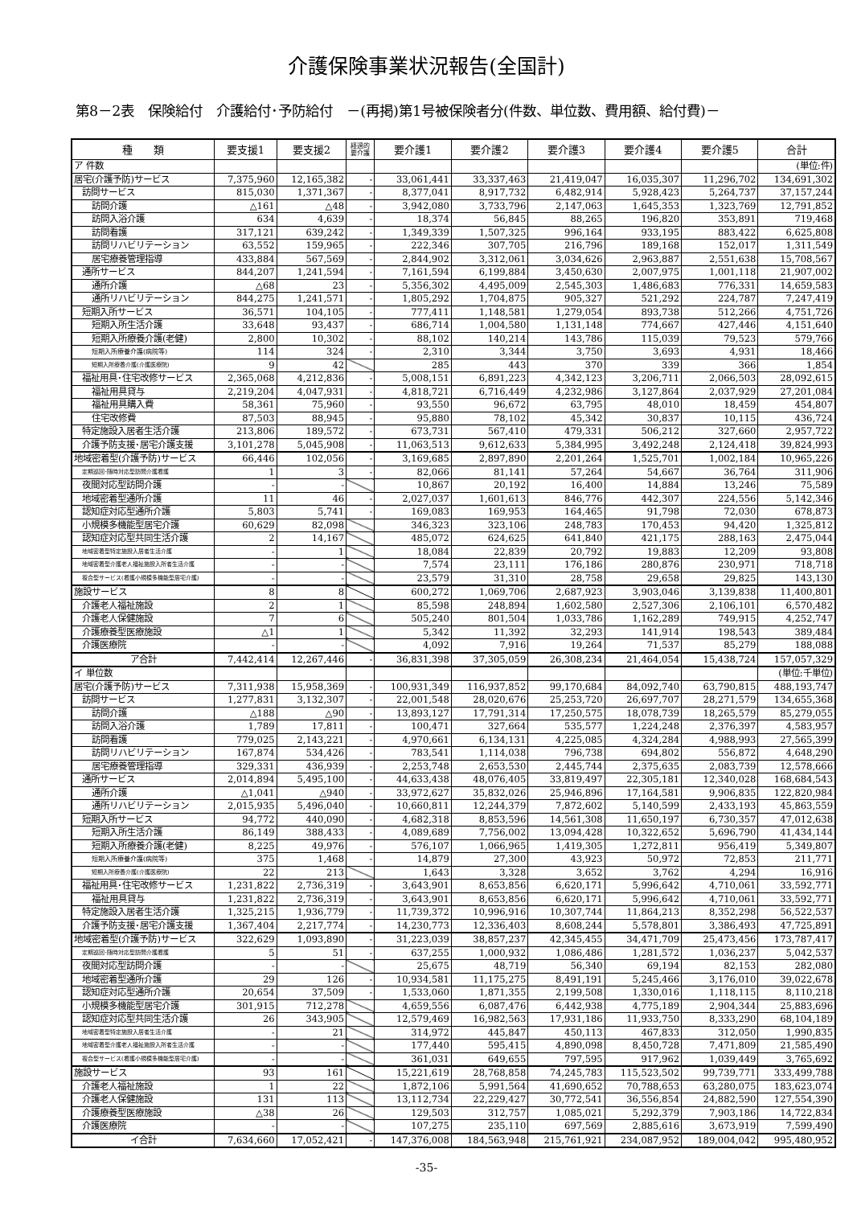介護保険事業状況報告(全国計)
第8－2表　保険給付　介護給付･予防給付　－(再掲)第1号被保険者分(件数、単位数、費用額、給付費)－
| 種 類 | 要支援1 | 要支援2 | 経過的 要介護 | 要介護1 | 要介護2 | 要介護3 | 要介護4 | 要介護5 | 合計 |
| --- | --- | --- | --- | --- | --- | --- | --- | --- | --- |
| ア 件数 | | | | | | | | | (単位:件) |
| 居宅(介護予防)サービス | 7,375,960 | 12,165,382 | - | 33,061,441 | 33,337,463 | 21,419,047 | 16,035,307 | 11,296,702 | 134,691,302 |
| 訪問サービス | 815,030 | 1,371,367 | - | 8,377,041 | 8,917,732 | 6,482,914 | 5,928,423 | 5,264,737 | 37,157,244 |
| 訪問介護 | △161 | △48 | - | 3,942,080 | 3,733,796 | 2,147,063 | 1,645,353 | 1,323,769 | 12,791,852 |
| 訪問入浴介護 | 634 | 4,639 | - | 18,374 | 56,845 | 88,265 | 196,820 | 353,891 | 719,468 |
| 訪問看護 | 317,121 | 639,242 | - | 1,349,339 | 1,507,325 | 996,164 | 933,195 | 883,422 | 6,625,808 |
| 訪問リハビリテーション | 63,552 | 159,965 | - | 222,346 | 307,705 | 216,796 | 189,168 | 152,017 | 1,311,549 |
| 居宅療養管理指導 | 433,884 | 567,569 | - | 2,844,902 | 3,312,061 | 3,034,626 | 2,963,887 | 2,551,638 | 15,708,567 |
| 通所サービス | 844,207 | 1,241,594 | - | 7,161,594 | 6,199,884 | 3,450,630 | 2,007,975 | 1,001,118 | 21,907,002 |
| 通所介護 | △68 | 23 | - | 5,356,302 | 4,495,009 | 2,545,303 | 1,486,683 | 776,331 | 14,659,583 |
| 通所リハビリテーション | 844,275 | 1,241,571 | - | 1,805,292 | 1,704,875 | 905,327 | 521,292 | 224,787 | 7,247,419 |
| 短期入所サービス | 36,571 | 104,105 | - | 777,411 | 1,148,581 | 1,279,054 | 893,738 | 512,266 | 4,751,726 |
| 短期入所生活介護 | 33,648 | 93,437 | - | 686,714 | 1,004,580 | 1,131,148 | 774,667 | 427,446 | 4,151,640 |
| 短期入所療養介護(老健) | 2,800 | 10,302 | - | 88,102 | 140,214 | 143,786 | 115,039 | 79,523 | 579,766 |
| 短期入所療養介護(病院等) | 114 | 324 | - | 2,310 | 3,344 | 3,750 | 3,693 | 4,931 | 18,466 |
| 短期入所療養介護(介護医療院) | 9 | 42 | | 285 | 443 | 370 | 339 | 366 | 1,854 |
| 福祉用具･住宅改修サービス | 2,365,068 | 4,212,836 | - | 5,008,151 | 6,891,223 | 4,342,123 | 3,206,711 | 2,066,503 | 28,092,615 |
| 福祉用具貸与 | 2,219,204 | 4,047,931 | - | 4,818,721 | 6,716,449 | 4,232,986 | 3,127,864 | 2,037,929 | 27,201,084 |
| 福祉用具購入費 | 58,361 | 75,960 | - | 93,550 | 96,672 | 63,795 | 48,010 | 18,459 | 454,807 |
| 住宅改修費 | 87,503 | 88,945 | - | 95,880 | 78,102 | 45,342 | 30,837 | 10,115 | 436,724 |
| 特定施設入居者生活介護 | 213,806 | 189,572 | - | 673,731 | 567,410 | 479,331 | 506,212 | 327,660 | 2,957,722 |
| 介護予防支援･居宅介護支援 | 3,101,278 | 5,045,908 | - | 11,063,513 | 9,612,633 | 5,384,995 | 3,492,248 | 2,124,418 | 39,824,993 |
| 地域密着型(介護予防)サービス | 66,446 | 102,056 | - | 3,169,685 | 2,897,890 | 2,201,264 | 1,525,701 | 1,002,184 | 10,965,226 |
| 定期巡回･随時対応型訪問介護看護 | 1 | 3 | - | 82,066 | 81,141 | 57,264 | 54,667 | 36,764 | 311,906 |
| 夜間対応型訪問介護 | - | - | | 10,867 | 20,192 | 16,400 | 14,884 | 13,246 | 75,589 |
| 地域密着型通所介護 | 11 | 46 | - | 2,027,037 | 1,601,613 | 846,776 | 442,307 | 224,556 | 5,142,346 |
| 認知症対応型通所介護 | 5,803 | 5,741 | - | 169,083 | 169,953 | 164,465 | 91,798 | 72,030 | 678,873 |
| 小規模多機能型居宅介護 | 60,629 | 82,098 | | 346,323 | 323,106 | 248,783 | 170,453 | 94,420 | 1,325,812 |
| 認知症対応型共同生活介護 | 2 | 14,167 | | 485,072 | 624,625 | 641,840 | 421,175 | 288,163 | 2,475,044 |
| 地域密着型特定施設入居者生活介護 | - | 1 | | 18,084 | 22,839 | 20,792 | 19,883 | 12,209 | 93,808 |
| 地域密着型介護老人福祉施設入所者生活介護 | - | - | | 7,574 | 23,111 | 176,186 | 280,876 | 230,971 | 718,718 |
| 複合型サービス(看護小規模多機能型居宅介護) | - | - | | 23,579 | 31,310 | 28,758 | 29,658 | 29,825 | 143,130 |
| 施設サービス | 8 | 8 | | 600,272 | 1,069,706 | 2,687,923 | 3,903,046 | 3,139,838 | 11,400,801 |
| 介護老人福祉施設 | 2 | 1 | | 85,598 | 248,894 | 1,602,580 | 2,527,306 | 2,106,101 | 6,570,482 |
| 介護老人保健施設 | 7 | 6 | | 505,240 | 801,504 | 1,033,786 | 1,162,289 | 749,915 | 4,252,747 |
| 介護療養型医療施設 | △1 | 1 | | 5,342 | 11,392 | 32,293 | 141,914 | 198,543 | 389,484 |
| 介護医療院 | - | - | | 4,092 | 7,916 | 19,264 | 71,537 | 85,279 | 188,088 |
| ア合計 | 7,442,414 | 12,267,446 | - | 36,831,398 | 37,305,059 | 26,308,234 | 21,464,054 | 15,438,724 | 157,057,329 |
| イ 単位数 | | | | | | | | | (単位:千単位) |
| 居宅(介護予防)サービス | 7,311,938 | 15,958,369 | - | 100,931,349 | 116,937,852 | 99,170,684 | 84,092,740 | 63,790,815 | 488,193,747 |
| 訪問サービス | 1,277,831 | 3,132,307 | - | 22,001,548 | 28,020,676 | 25,253,720 | 26,697,707 | 28,271,579 | 134,655,368 |
| 訪問介護 | △188 | △90 | - | 13,893,127 | 17,791,314 | 17,250,575 | 18,078,739 | 18,265,579 | 85,279,055 |
| 訪問入浴介護 | 1,789 | 17,811 | - | 100,471 | 327,664 | 535,577 | 1,224,248 | 2,376,397 | 4,583,957 |
| 訪問看護 | 779,025 | 2,143,221 | - | 4,970,661 | 6,134,131 | 4,225,085 | 4,324,284 | 4,988,993 | 27,565,399 |
| 訪問リハビリテーション | 167,874 | 534,426 | - | 783,541 | 1,114,038 | 796,738 | 694,802 | 556,872 | 4,648,290 |
| 居宅療養管理指導 | 329,331 | 436,939 | - | 2,253,748 | 2,653,530 | 2,445,744 | 2,375,635 | 2,083,739 | 12,578,666 |
| 通所サービス | 2,014,894 | 5,495,100 | - | 44,633,438 | 48,076,405 | 33,819,497 | 22,305,181 | 12,340,028 | 168,684,543 |
| 通所介護 | △1,041 | △940 | - | 33,972,627 | 35,832,026 | 25,946,896 | 17,164,581 | 9,906,835 | 122,820,984 |
| 通所リハビリテーション | 2,015,935 | 5,496,040 | - | 10,660,811 | 12,244,379 | 7,872,602 | 5,140,599 | 2,433,193 | 45,863,559 |
| 短期入所サービス | 94,772 | 440,090 | - | 4,682,318 | 8,853,596 | 14,561,308 | 11,650,197 | 6,730,357 | 47,012,638 |
| 短期入所生活介護 | 86,149 | 388,433 | - | 4,089,689 | 7,756,002 | 13,094,428 | 10,322,652 | 5,696,790 | 41,434,144 |
| 短期入所療養介護(老健) | 8,225 | 49,976 | - | 576,107 | 1,066,965 | 1,419,305 | 1,272,811 | 956,419 | 5,349,807 |
| 短期入所療養介護(病院等) | 375 | 1,468 | - | 14,879 | 27,300 | 43,923 | 50,972 | 72,853 | 211,771 |
| 短期入所療養介護(介護医療院) | 22 | 213 | | 1,643 | 3,328 | 3,652 | 3,762 | 4,294 | 16,916 |
| 福祉用具･住宅改修サービス | 1,231,822 | 2,736,319 | - | 3,643,901 | 8,653,856 | 6,620,171 | 5,996,642 | 4,710,061 | 33,592,771 |
| 福祉用具貸与 | 1,231,822 | 2,736,319 | - | 3,643,901 | 8,653,856 | 6,620,171 | 5,996,642 | 4,710,061 | 33,592,771 |
| 特定施設入居者生活介護 | 1,325,215 | 1,936,779 | - | 11,739,372 | 10,996,916 | 10,307,744 | 11,864,213 | 8,352,298 | 56,522,537 |
| 介護予防支援･居宅介護支援 | 1,367,404 | 2,217,774 | - | 14,230,773 | 12,336,403 | 8,608,244 | 5,578,801 | 3,386,493 | 47,725,891 |
| 地域密着型(介護予防)サービス | 322,629 | 1,093,890 | - | 31,223,039 | 38,857,237 | 42,345,455 | 34,471,709 | 25,473,456 | 173,787,417 |
| 定期巡回･随時対応型訪問介護看護 | 5 | 51 | - | 637,255 | 1,000,932 | 1,086,486 | 1,281,572 | 1,036,237 | 5,042,537 |
| 夜間対応型訪問介護 | - | - | | 25,675 | 48,719 | 56,340 | 69,194 | 82,153 | 282,080 |
| 地域密着型通所介護 | 29 | 126 | - | 10,934,581 | 11,175,275 | 8,491,191 | 5,245,466 | 3,176,010 | 39,022,678 |
| 認知症対応型通所介護 | 20,654 | 37,509 | - | 1,533,060 | 1,871,355 | 2,199,508 | 1,330,016 | 1,118,115 | 8,110,218 |
| 小規模多機能型居宅介護 | 301,915 | 712,278 | | 4,659,556 | 6,087,476 | 6,442,938 | 4,775,189 | 2,904,344 | 25,883,696 |
| 認知症対応型共同生活介護 | 26 | 343,905 | | 12,579,469 | 16,982,563 | 17,931,186 | 11,933,750 | 8,333,290 | 68,104,189 |
| 地域密着型特定施設入居者生活介護 | - | 21 | | 314,972 | 445,847 | 450,113 | 467,833 | 312,050 | 1,990,835 |
| 地域密着型介護老人福祉施設入所者生活介護 | - | - | | 177,440 | 595,415 | 4,890,098 | 8,450,728 | 7,471,809 | 21,585,490 |
| 複合型サービス(看護小規模多機能型居宅介護) | - | - | | 361,031 | 649,655 | 797,595 | 917,962 | 1,039,449 | 3,765,692 |
| 施設サービス | 93 | 161 | | 15,221,619 | 28,768,858 | 74,245,783 | 115,523,502 | 99,739,771 | 333,499,788 |
| 介護老人福祉施設 | 1 | 22 | | 1,872,106 | 5,991,564 | 41,690,652 | 70,788,653 | 63,280,075 | 183,623,074 |
| 介護老人保健施設 | 131 | 113 | | 13,112,734 | 22,229,427 | 30,772,541 | 36,556,854 | 24,882,590 | 127,554,390 |
| 介護療養型医療施設 | △38 | 26 | | 129,503 | 312,757 | 1,085,021 | 5,292,379 | 7,903,186 | 14,722,834 |
| 介護医療院 | - | - | | 107,275 | 235,110 | 697,569 | 2,885,616 | 3,673,919 | 7,599,490 |
| イ合計 | 7,634,660 | 17,052,421 | - | 147,376,008 | 184,563,948 | 215,761,921 | 234,087,952 | 189,004,042 | 995,480,952 |
-35-